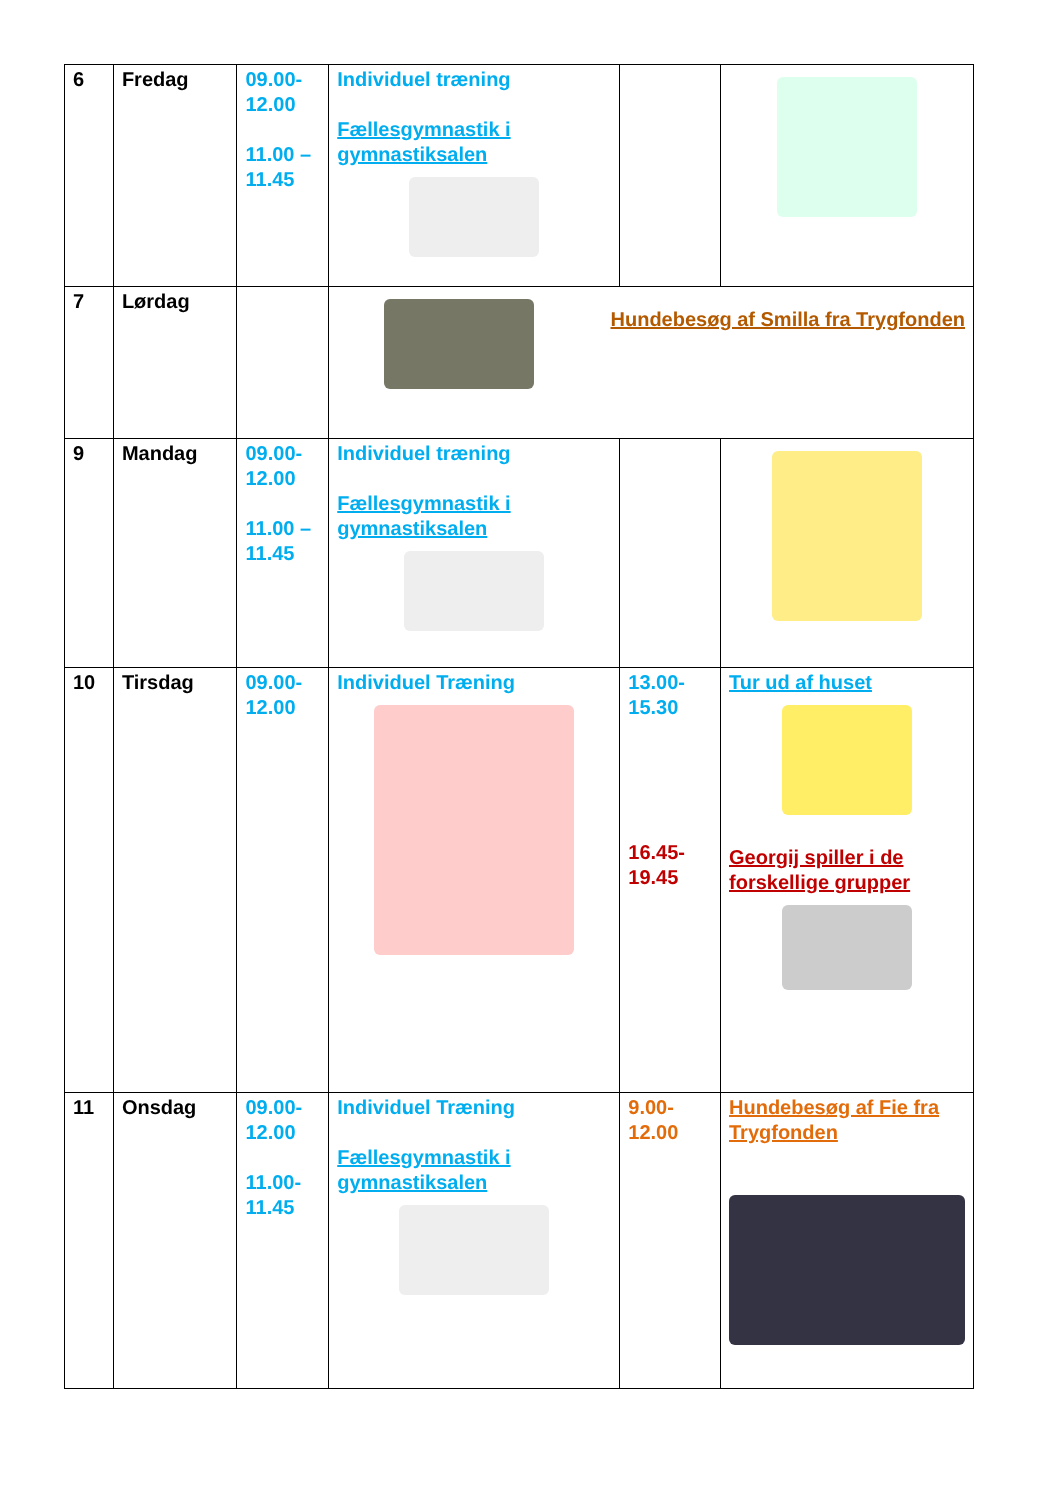| 6 | Fredag | 09.00- 12.00 11.00 – 11.45 | Individuel træning Fællesgymnastik i gymnastiksalen | | |
| 7 | Lørdag | | Hundebesøg af Smilla fra Trygfonden | | |
| 9 | Mandag | 09.00- 12.00 11.00 – 11.45 | Individuel træning Fællesgymnastik i gymnastiksalen | | |
| 10 | Tirsdag | 09.00- 12.00 | Individuel Træning | 13.00- 15.30 16.45- 19.45 | Tur ud af huset Georgij spiller i de forskellige grupper |
| 11 | Onsdag | 09.00- 12.00 11.00- 11.45 | Individuel Træning Fællesgymnastik i gymnastiksalen | 9.00- 12.00 | Hundebesøg af Fie fra Trygfonden |